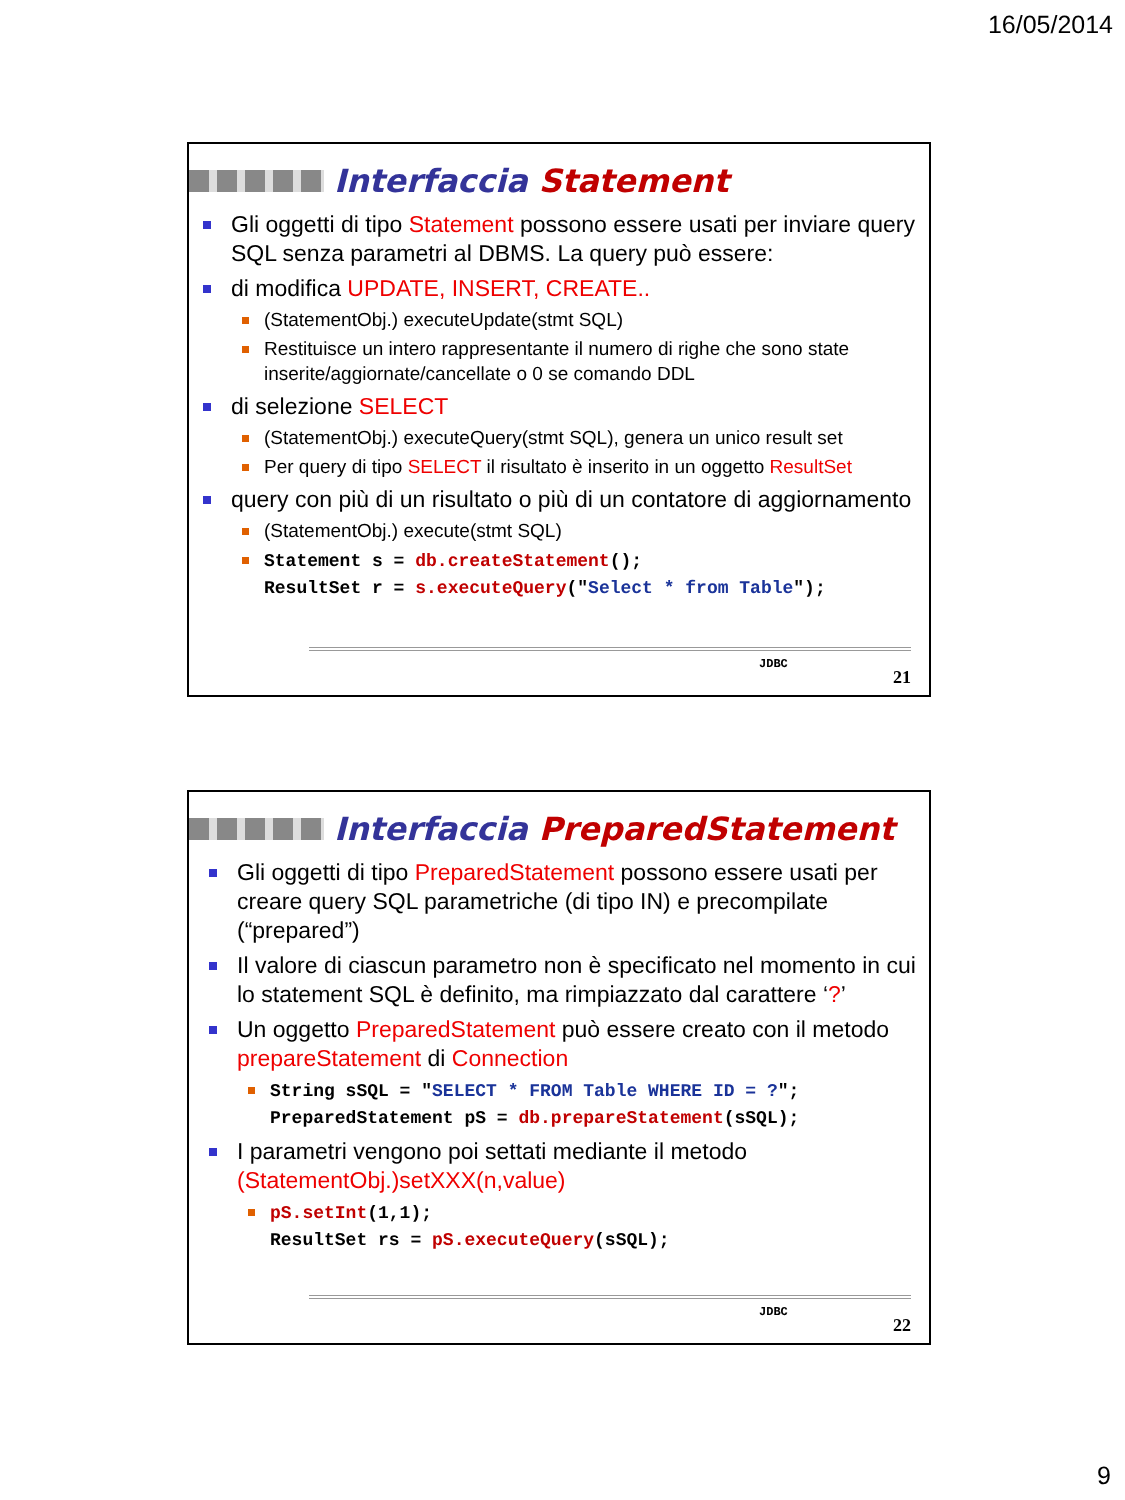16/05/2014
Interfaccia Statement
Gli oggetti di tipo Statement possono essere usati per inviare query SQL senza parametri al DBMS. La query può essere:
di modifica UPDATE, INSERT, CREATE..
(StatementObj.) executeUpdate(stmt SQL)
Restituisce un intero rappresentante il numero di righe che sono state inserite/aggiornate/cancellate o 0 se comando DDL
di selezione SELECT
(StatementObj.) executeQuery(stmt SQL), genera un unico result set
Per query di tipo SELECT il risultato è inserito in un oggetto ResultSet
query con più di un risultato o più di un contatore di aggiornamento
(StatementObj.) execute(stmt SQL)
Statement s = db.createStatement();
ResultSet r = s.executeQuery("Select * from Table");
JDBC
21
Interfaccia PreparedStatement
Gli oggetti di tipo PreparedStatement possono essere usati per creare query SQL parametriche (di tipo IN) e precompilate (“prepared”)
Il valore di ciascun parametro non è specificato nel momento in cui lo statement SQL è definito, ma rimpiazzato dal carattere ‘?’
Un oggetto PreparedStatement può essere creato con il metodo prepareStatement di Connection
String sSQL = "SELECT * FROM Table WHERE ID = ?";
PreparedStatement pS = db.prepareStatement(sSQL);
I parametri vengono poi settati mediante il metodo (StatementObj.)setXXX(n,value)
pS.setInt(1,1);
ResultSet rs = pS.executeQuery(sSQL);
JDBC
22
9